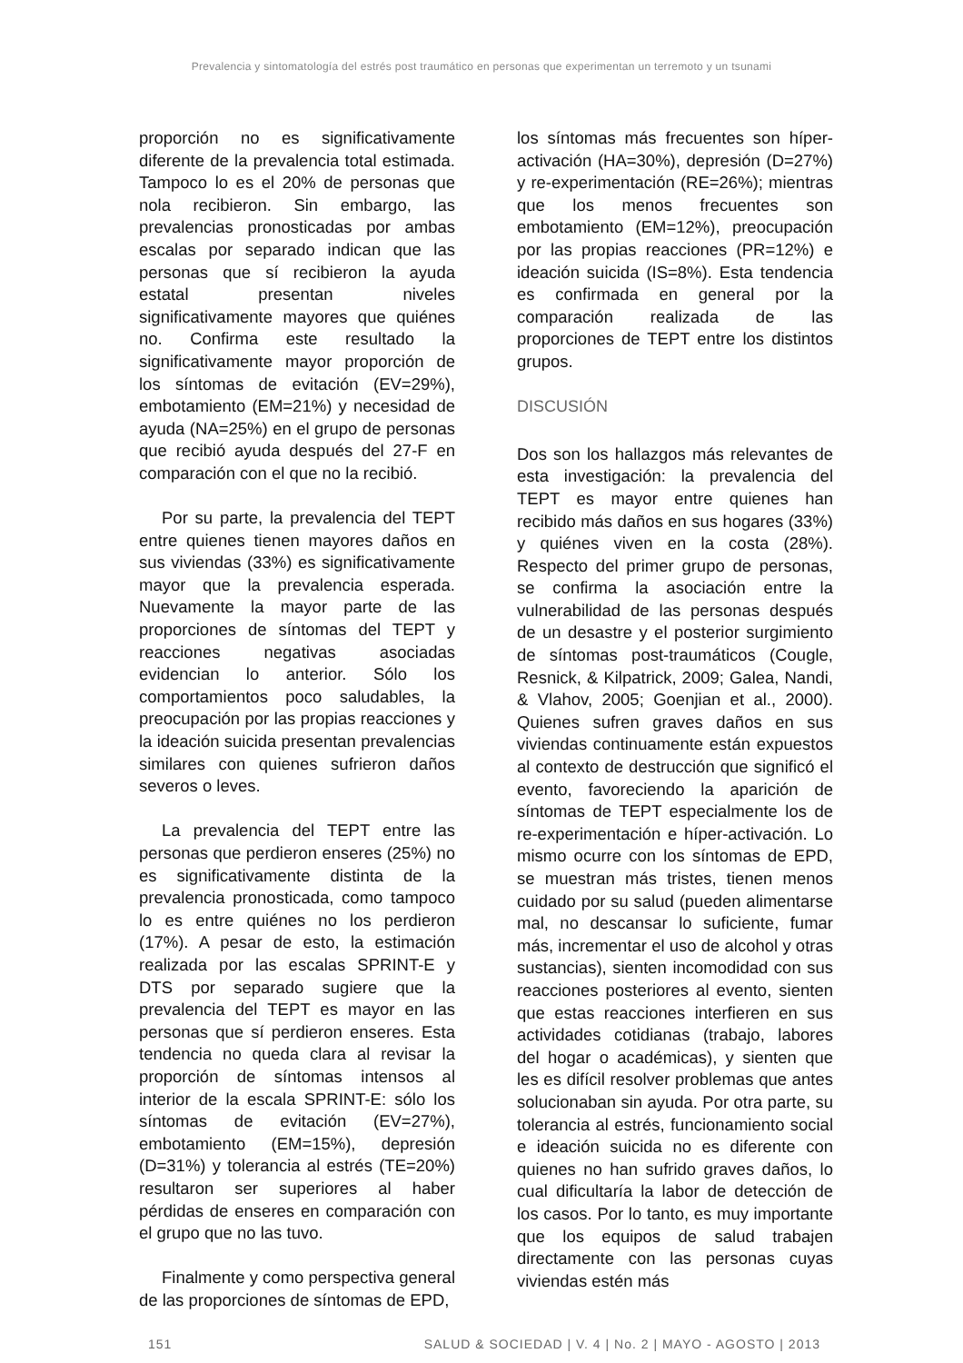Prevalencia y sintomatología del estrés post traumático en personas que experimentan un terremoto y un tsunami
proporción no es significativamente diferente de la prevalencia total estimada. Tampoco lo es el 20% de personas que nola recibieron. Sin embargo, las prevalencias pronosticadas por ambas escalas por separado indican que las personas que sí recibieron la ayuda estatal presentan niveles significativamente mayores que quiénes no. Confirma este resultado la significativamente mayor proporción de los síntomas de evitación (EV=29%), embotamiento (EM=21%) y necesidad de ayuda (NA=25%) en el grupo de personas que recibió ayuda después del 27-F en comparación con el que no la recibió.
Por su parte, la prevalencia del TEPT entre quienes tienen mayores daños en sus viviendas (33%) es significativamente mayor que la prevalencia esperada. Nuevamente la mayor parte de las proporciones de síntomas del TEPT y reacciones negativas asociadas evidencian lo anterior. Sólo los comportamientos poco saludables, la preocupación por las propias reacciones y la ideación suicida presentan prevalencias similares con quienes sufrieron daños severos o leves.
La prevalencia del TEPT entre las personas que perdieron enseres (25%) no es significativamente distinta de la prevalencia pronosticada, como tampoco lo es entre quiénes no los perdieron (17%). A pesar de esto, la estimación realizada por las escalas SPRINT-E y DTS por separado sugiere que la prevalencia del TEPT es mayor en las personas que sí perdieron enseres. Esta tendencia no queda clara al revisar la proporción de síntomas intensos al interior de la escala SPRINT-E: sólo los síntomas de evitación (EV=27%), embotamiento (EM=15%), depresión (D=31%) y tolerancia al estrés (TE=20%) resultaron ser superiores al haber pérdidas de enseres en comparación con el grupo que no las tuvo.
Finalmente y como perspectiva general de las proporciones de síntomas de EPD,
los síntomas más frecuentes son híper-activación (HA=30%), depresión (D=27%) y re-experimentación (RE=26%); mientras que los menos frecuentes son embotamiento (EM=12%), preocupación por las propias reacciones (PR=12%) e ideación suicida (IS=8%). Esta tendencia es confirmada en general por la comparación realizada de las proporciones de TEPT entre los distintos grupos.
DISCUSIÓN
Dos son los hallazgos más relevantes de esta investigación: la prevalencia del TEPT es mayor entre quienes han recibido más daños en sus hogares (33%) y quiénes viven en la costa (28%). Respecto del primer grupo de personas, se confirma la asociación entre la vulnerabilidad de las personas después de un desastre y el posterior surgimiento de síntomas post-traumáticos (Cougle, Resnick, & Kilpatrick, 2009; Galea, Nandi, & Vlahov, 2005; Goenjian et al., 2000). Quienes sufren graves daños en sus viviendas continuamente están expuestos al contexto de destrucción que significó el evento, favoreciendo la aparición de síntomas de TEPT especialmente los de re-experimentación e híper-activación. Lo mismo ocurre con los síntomas de EPD, se muestran más tristes, tienen menos cuidado por su salud (pueden alimentarse mal, no descansar lo suficiente, fumar más, incrementar el uso de alcohol y otras sustancias), sienten incomodidad con sus reacciones posteriores al evento, sienten que estas reacciones interfieren en sus actividades cotidianas (trabajo, labores del hogar o académicas), y sienten que les es difícil resolver problemas que antes solucionaban sin ayuda. Por otra parte, su tolerancia al estrés, funcionamiento social e ideación suicida no es diferente con quienes no han sufrido graves daños, lo cual dificultaría la labor de detección de los casos. Por lo tanto, es muy importante que los equipos de salud trabajen directamente con las personas cuyas viviendas estén más
151 SALUD & SOCIEDAD | V. 4 | No. 2 | MAYO - AGOSTO | 2013